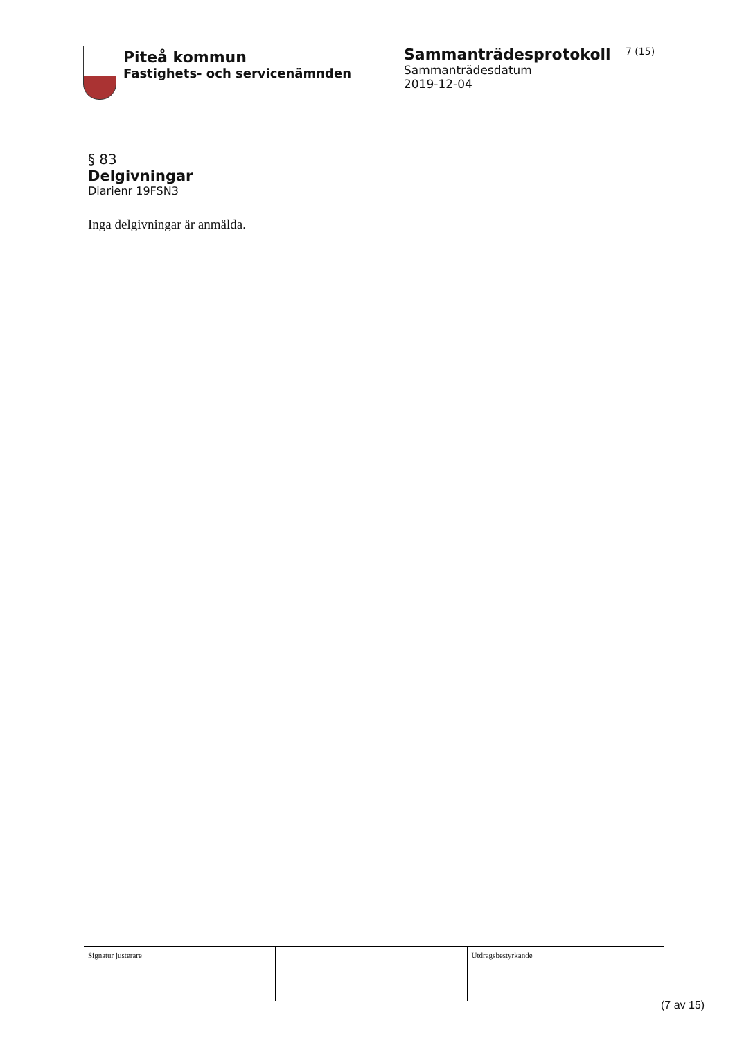Piteå kommun
Fastighets- och servicenämnden
Sammanträdesprotokoll
Sammanträdesdatum
2019-12-04
7 (15)
§ 83
Delgivningar
Diarienr 19FSN3
Inga delgivningar är anmälda.
| Signatur justerare | | Utdragsbestyrkande |
(7 av 15)